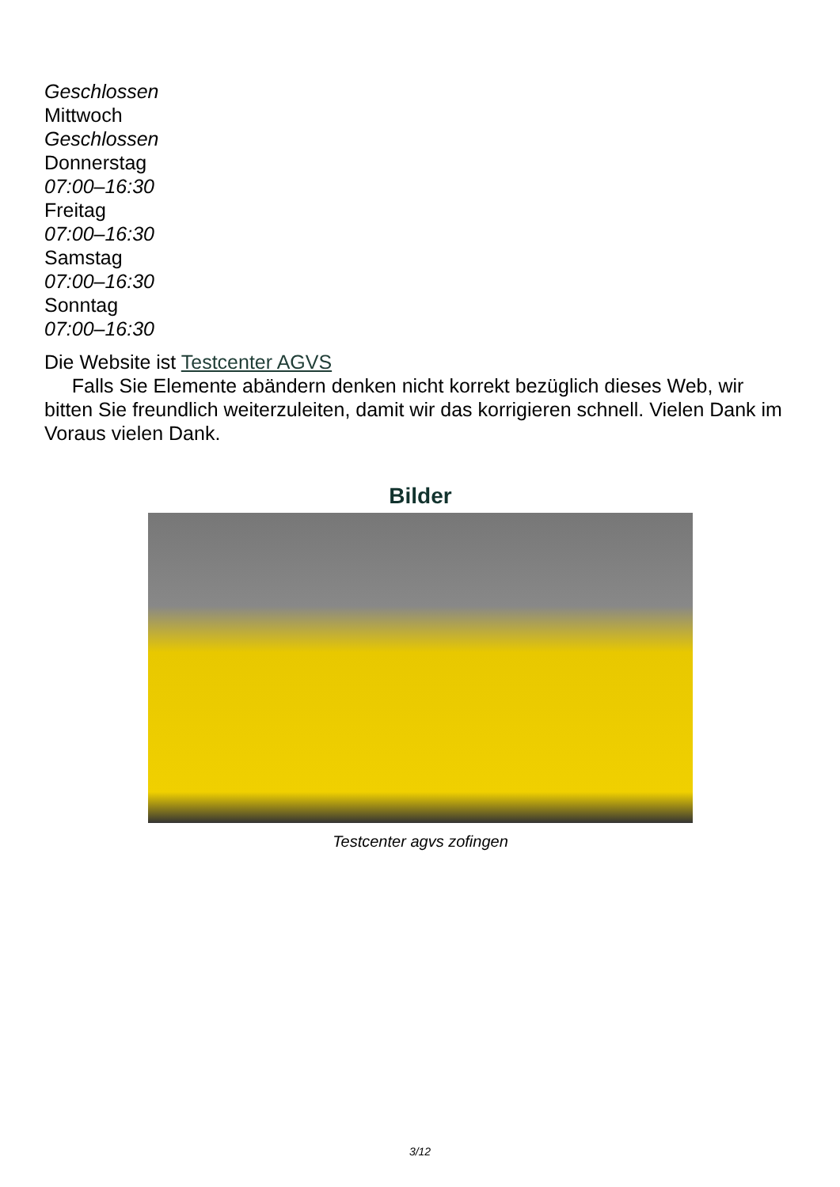Geschlossen
Mittwoch
Geschlossen
Donnerstag
07:00–16:30
Freitag
07:00–16:30
Samstag
07:00–16:30
Sonntag
07:00–16:30
Die Website ist Testcenter AGVS
Falls Sie Elemente abändern denken nicht korrekt bezüglich dieses Web, wir bitten Sie freundlich weiterzuleiten, damit wir das korrigieren schnell. Vielen Dank im Voraus vielen Dank.
Bilder
Testcenter agvs zofingen
3/12